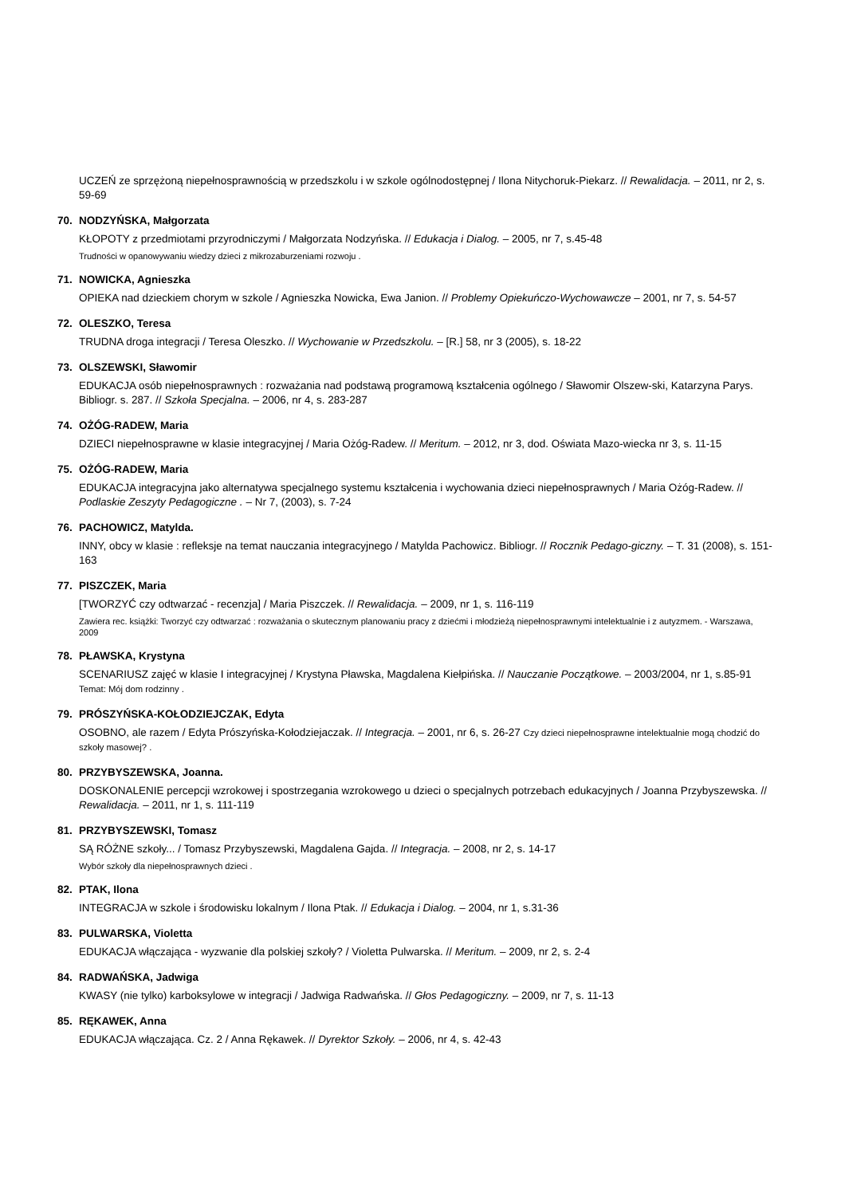UCZEŃ ze sprzężoną niepełnosprawnością w przedszkolu i w szkole ogólnodostępnej / Ilona Nitychoruk-Piekarz. // Rewalidacja. – 2011, nr 2, s. 59-69
70. NODZYŃSKA, Małgorzata
KŁOPOTY z przedmiotami przyrodniczymi / Małgorzata Nodzyńska. // Edukacja i Dialog. – 2005, nr 7, s.45-48
Trudności w opanowywaniu wiedzy dzieci z mikrozaburzeniami rozwoju .
71. NOWICKA, Agnieszka
OPIEKA nad dzieckiem chorym w szkole / Agnieszka Nowicka, Ewa Janion. // Problemy Opiekuńczo-Wychowawcze – 2001, nr 7, s. 54-57
72. OLESZKO, Teresa
TRUDNA droga integracji / Teresa Oleszko. // Wychowanie w Przedszkolu. – [R.] 58, nr 3 (2005), s. 18-22
73. OLSZEWSKI, Sławomir
EDUKACJA osób niepełnosprawnych : rozważania nad podstawą programową kształcenia ogólnego / Sławomir Olszew-ski, Katarzyna Parys. Bibliogr. s. 287. // Szkoła Specjalna. – 2006, nr 4, s. 283-287
74. OŻÓG-RADEW, Maria
DZIECI niepełnosprawne w klasie integracyjnej / Maria Ożóg-Radew. // Meritum. – 2012, nr 3, dod. Oświata Mazo-wiecka nr 3, s. 11-15
75. OŻÓG-RADEW, Maria
EDUKACJA integracyjna jako alternatywa specjalnego systemu kształcenia i wychowania dzieci niepełnosprawnych / Maria Ożóg-Radew. // Podlaskie Zeszyty Pedagogiczne . – Nr 7, (2003), s. 7-24
76. PACHOWICZ, Matylda.
INNY, obcy w klasie : refleksje na temat nauczania integracyjnego / Matylda Pachowicz. Bibliogr. // Rocznik Pedago-giczny. – T. 31 (2008), s. 151-163
77. PISZCZEK, Maria
[TWORZYĆ czy odtwarzać - recenzja] / Maria Piszczek. // Rewalidacja. – 2009, nr 1, s. 116-119
Zawiera rec. książki: Tworzyć czy odtwarzać : rozważania o skutecznym planowaniu pracy z dziećmi i młodzieżą niepełnosprawnymi intelektualnie i z autyzmem. - Warszawa, 2009
78. PŁAWSKA, Krystyna
SCENARIUSZ zajęć w klasie I integracyjnej / Krystyna Pławska, Magdalena Kiełpińska. // Nauczanie Początkowe. – 2003/2004, nr 1, s.85-91 Temat: Mój dom rodzinny .
79. PRÓSZYŃSKA-KOŁODZIEJCZAK, Edyta
OSOBNO, ale razem / Edyta Prószyńska-Kołodziejaczak. // Integracja. – 2001, nr 6, s. 26-27 Czy dzieci niepełnosprawne intelektualnie mogą chodzić do szkoły masowej? .
80. PRZYBYSZEWSKA, Joanna.
DOSKONALENIE percepcji wzrokowej i spostrzegania wzrokowego u dzieci o specjalnych potrzebach edukacyjnych / Joanna Przybyszewska. // Rewalidacja. – 2011, nr 1, s. 111-119
81. PRZYBYSZEWSKI, Tomasz
SĄ RÓŻNE szkoły... / Tomasz Przybyszewski, Magdalena Gajda. // Integracja. – 2008, nr 2, s. 14-17
Wybór szkoły dla niepełnosprawnych dzieci .
82. PTAK, Ilona
INTEGRACJA w szkole i środowisku lokalnym / Ilona Ptak. // Edukacja i Dialog. – 2004, nr 1, s.31-36
83. PULWARSKA, Violetta
EDUKACJA włączająca - wyzwanie dla polskiej szkoły? / Violetta Pulwarska. // Meritum. – 2009, nr 2, s. 2-4
84. RADWAŃSKA, Jadwiga
KWASY (nie tylko) karboksylowe w integracji / Jadwiga Radwańska. // Głos Pedagogiczny. – 2009, nr 7, s. 11-13
85. RĘKAWEK, Anna
EDUKACJA włączająca. Cz. 2 / Anna Rękawek. // Dyrektor Szkoły. – 2006, nr 4, s. 42-43